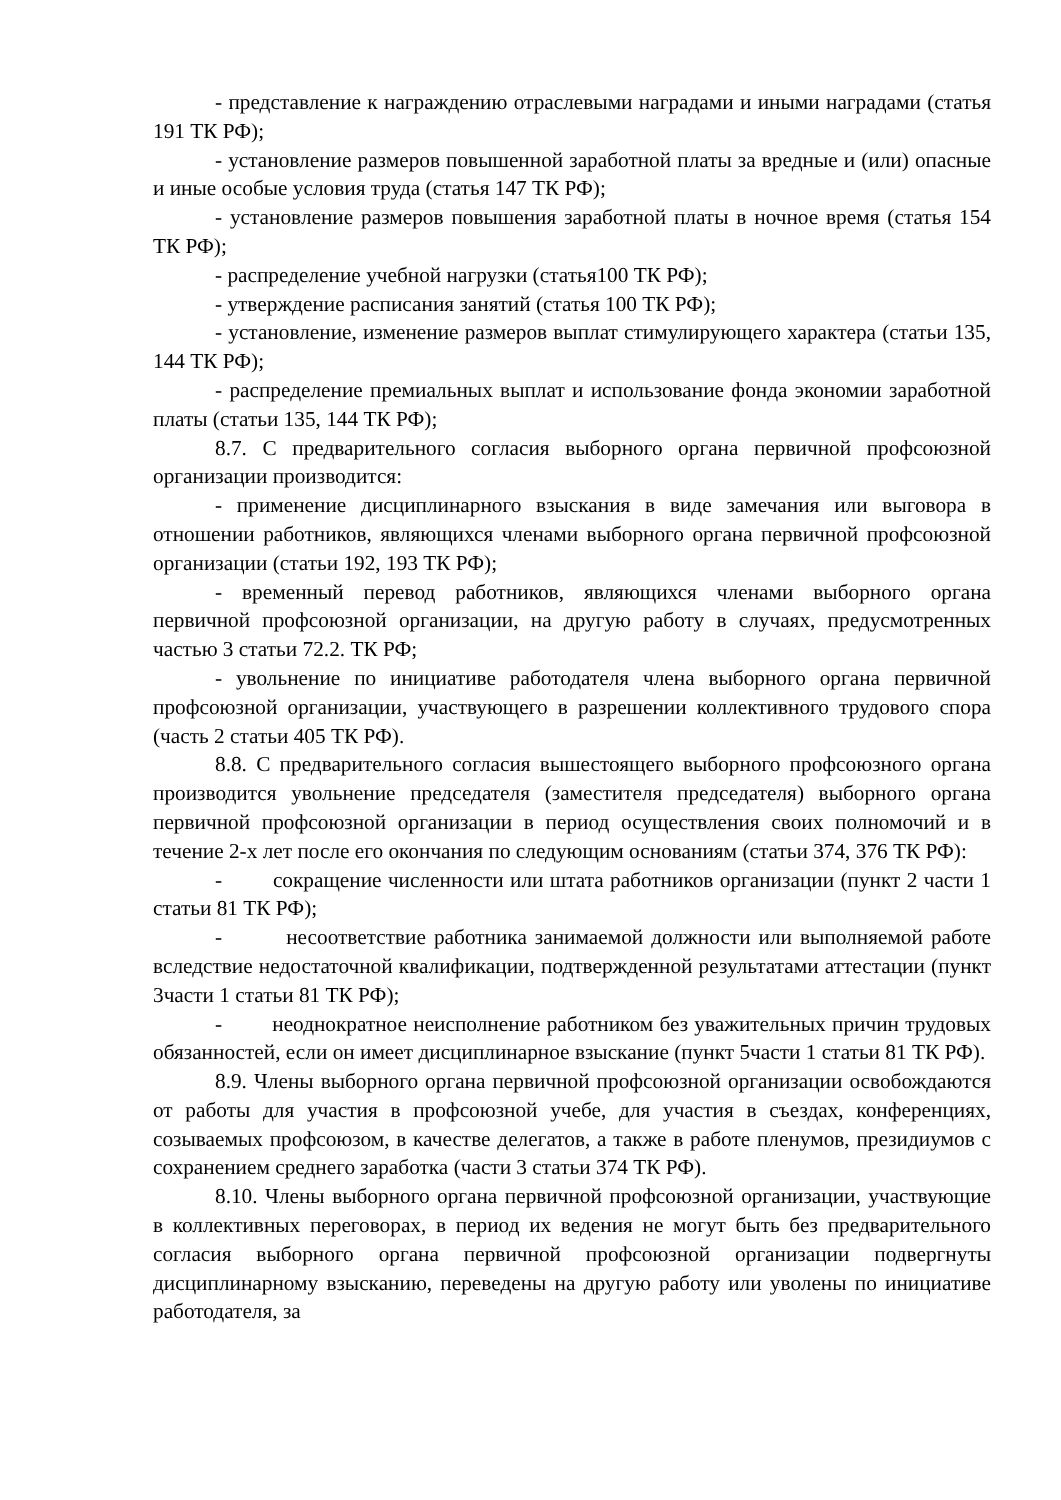- представление к награждению отраслевыми наградами и иными наградами (статья 191 ТК РФ);
- установление размеров повышенной заработной платы за вредные и (или) опасные и иные особые условия труда (статья 147 ТК РФ);
- установление размеров повышения заработной платы в ночное время (статья 154 ТК РФ);
- распределение учебной нагрузки (статья100 ТК РФ);
- утверждение расписания занятий (статья 100 ТК РФ);
- установление, изменение размеров выплат стимулирующего характера (статьи 135, 144 ТК РФ);
- распределение премиальных выплат и использование фонда экономии заработной платы (статьи 135, 144 ТК РФ);
8.7. С предварительного согласия выборного органа первичной профсоюзной организации производится:
- применение дисциплинарного взыскания в виде замечания или выговора в отношении работников, являющихся членами выборного органа первичной профсоюзной организации (статьи 192, 193 ТК РФ);
- временный перевод работников, являющихся членами выборного органа первичной профсоюзной организации, на другую работу в случаях, предусмотренных частью 3 статьи 72.2. ТК РФ;
- увольнение по инициативе работодателя члена выборного органа первичной профсоюзной организации, участвующего в разрешении коллективного трудового спора (часть 2 статьи 405 ТК РФ).
8.8. С предварительного согласия вышестоящего выборного профсоюзного органа производится увольнение председателя (заместителя председателя) выборного органа первичной профсоюзной организации в период осуществления своих полномочий и в течение 2-х лет после его окончания по следующим основаниям (статьи 374, 376 ТК РФ):
- сокращение численности или штата работников организации (пункт 2 части 1 статьи 81 ТК РФ);
- несоответствие работника занимаемой должности или выполняемой работе вследствие недостаточной квалификации, подтвержденной результатами аттестации (пункт 3части 1 статьи 81 ТК РФ);
- неоднократное неисполнение работником без уважительных причин трудовых обязанностей, если он имеет дисциплинарное взыскание (пункт 5части 1 статьи 81 ТК РФ).
8.9. Члены выборного органа первичной профсоюзной организации освобождаются от работы для участия в профсоюзной учебе, для участия в съездах, конференциях, созываемых профсоюзом, в качестве делегатов, а также в работе пленумов, президиумов с сохранением среднего заработка (части 3 статьи 374 ТК РФ).
8.10. Члены выборного органа первичной профсоюзной организации, участвующие в коллективных переговорах, в период их ведения не могут быть без предварительного согласия выборного органа первичной профсоюзной организации подвергнуты дисциплинарному взысканию, переведены на другую работу или уволены по инициативе работодателя, за